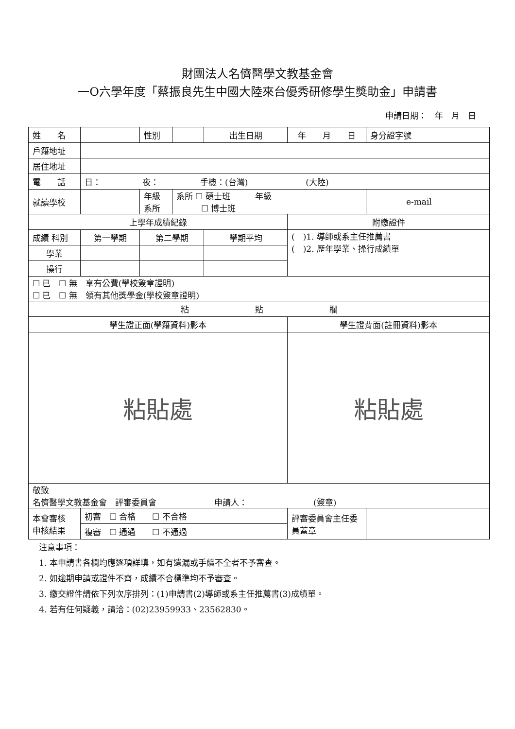財團法人名儕醫學文教基金會
一O六學年度「蔡振良先生中國大陸來台優秀研修學生獎助金」申請書
申請日期：　年　月　日
| 姓 名 | | 性別 | | 出生日期 | 年 月 日 | 身分證字號 | |
| 戶籍地址 | | | | | | | |
| 居住地址 | | | | | | | |
| 電 話 | 日： 夜： 手機：(台灣) (大陸) | | | | | | |
| 就讀學校 | | 年級 系所 | 系所 ☐ 碩士班 年級 ☐ 博士班 | | | e-mail | |
| 上學年成績紀錄 | | | | | 附繳證件 | | |
| 成績 科別 | 第一學期 | 第二學期 | | 學期平均 | ( )1. 導師或系主任推薦書 ( )2. 歷年學業、操行成績單 | | |
| 學業 | | | | | | | |
| 操行 | | | | | | | |
| ☐ 已 ☐ 無 享有公費(學校簽章證明) ☐ 已 ☐ 無 領有其他獎學金(學校簽章證明) | | | | | | | |
| 粘 貼 欄 | | | | | | | |
| 學生證正面(學籍資料)影本 | | | | | 學生證背面(註冊資料)影本 | | |
| 粘貼處 | | | | | 粘貼處 | | |
| 敬致 名儕醫學文教基金會 評審委員會 申請人： (簽章) | | | | | | | |
| 本會審核 申核結果 | 初審 ☐ 合格 ☐ 不合格 | | | | 評審委員會主任委員蓋章 | | |
| | 複審 ☐ 通過 ☐ 不通過 | | | | | | |
注意事項：
1. 本申請書各欄均應逐項詳填，如有遺漏或手續不全者不予審查。
2. 如逾期申請或證件不齊，成績不合標準均不予審查。
3. 繳交證件請依下列次序排列：(1)申請書(2)導師或系主任推薦書(3)成績單。
4. 若有任何疑義，請洽：(02)23959933、23562830。